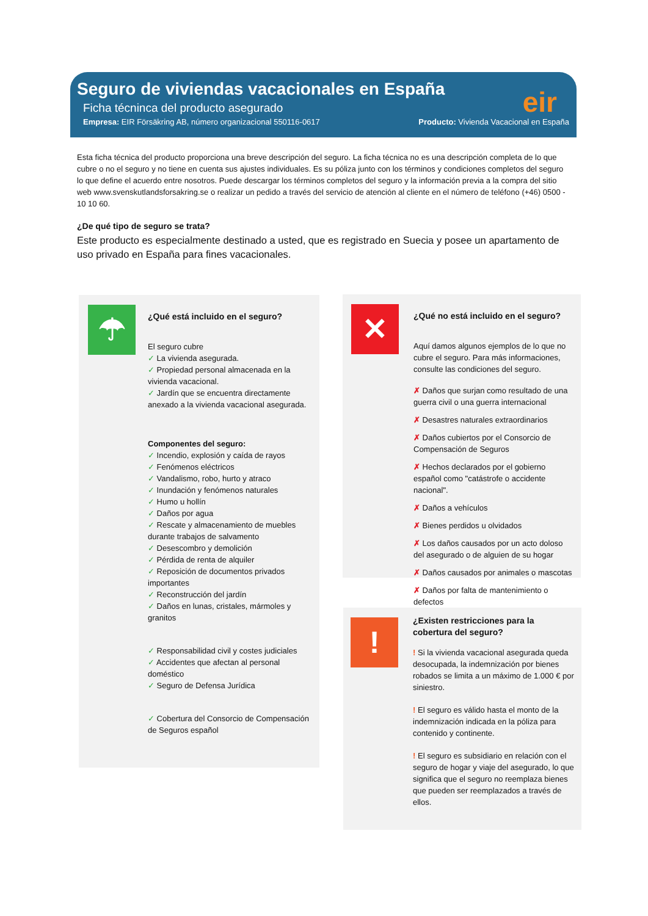Seguro de viviendas vacacionales en España
Ficha técninca del producto asegurado
Empresa: EIR Försäkring AB, número organizacional 550116-0617 Producto: Vivienda Vacacional en España
eir
Esta ficha técnica del producto proporciona una breve descripción del seguro. La ficha técnica no es una descripción completa de lo que cubre o no el seguro y no tiene en cuenta sus ajustes individuales. Es su póliza junto con los términos y condiciones completos del seguro lo que define el acuerdo entre nosotros. Puede descargar los términos completos del seguro y la información previa a la compra del sitio web www.svenskutlandsforsakring.se o realizar un pedido a través del servicio de atención al cliente en el número de teléfono (+46) 0500 - 10 10 60.
¿De qué tipo de seguro se trata?
Este producto es especialmente destinado a usted, que es registrado en Suecia y posee un apartamento de uso privado en España para fines vacacionales.
☂
¿Qué está incluido en el seguro?
El seguro cubre
✓ La vivienda asegurada.
✓ Propiedad personal almacenada en la vivienda vacacional.
✓ Jardín que se encuentra directamente anexado a la vivienda vacacional asegurada.
Componentes del seguro:
✓ Incendio, explosión y caída de rayos
✓ Fenómenos eléctricos
✓ Vandalismo, robo, hurto y atraco
✓ Inundación y fenómenos naturales
✓ Humo u hollín
✓ Daños por agua
✓ Rescate y almacenamiento de muebles durante trabajos de salvamento
✓ Desescombro y demolición
✓ Pérdida de renta de alquiler
✓ Reposición de documentos privados importantes
✓ Reconstrucción del jardín
✓ Daños en lunas, cristales, mármoles y granitos
✓ Responsabilidad civil y costes judiciales
✓ Accidentes que afectan al personal doméstico
✓ Seguro de Defensa Jurídica
✓ Cobertura del Consorcio de Compensación de Seguros español
✕
¿Qué no está incluido en el seguro?
Aquí damos algunos ejemplos de lo que no cubre el seguro. Para más informaciones, consulte las condiciones del seguro.
✗ Daños que surjan como resultado de una guerra civil o una guerra internacional
✗ Desastres naturales extraordinarios
✗ Daños cubiertos por el Consorcio de Compensación de Seguros
✗ Hechos declarados por el gobierno español como "catástrofe o accidente nacional".
✗ Daños a vehículos
✗ Bienes perdidos u olvidados
✗ Los daños causados por un acto doloso del asegurado o de alguien de su hogar
✗ Daños causados por animales o mascotas
✗ Daños por falta de mantenimiento o defectos
!
¿Existen restricciones para la cobertura del seguro?
! Si la vivienda vacacional asegurada queda desocupada, la indemnización por bienes robados se limita a un máximo de 1.000 € por siniestro.
! El seguro es válido hasta el monto de la indemnización indicada en la póliza para contenido y continente.
! El seguro es subsidiario en relación con el seguro de hogar y viaje del asegurado, lo que significa que el seguro no reemplaza bienes que pueden ser reemplazados a través de ellos.